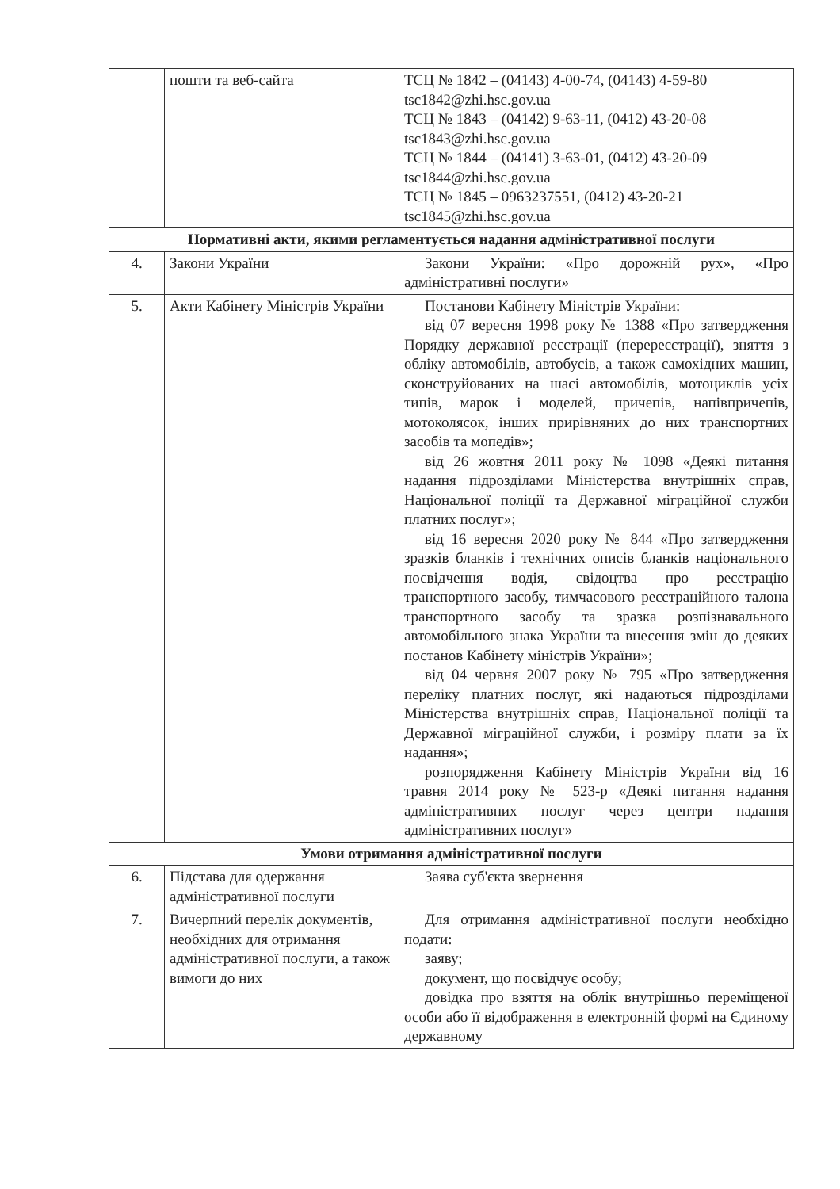| | пошти та веб-сайта | ТСЦ № 1842 – (04143) 4-00-74, (04143) 4-59-80 tsc1842@zhi.hsc.gov.ua ТСЦ № 1843 – (04142) 9-63-11, (0412) 43-20-08 tsc1843@zhi.hsc.gov.ua ТСЦ № 1844 – (04141) 3-63-01, (0412) 43-20-09 tsc1844@zhi.hsc.gov.ua ТСЦ № 1845 – 0963237551, (0412) 43-20-21 tsc1845@zhi.hsc.gov.ua |
| Нормативні акти, якими регламентується надання адміністративної послуги | | |
| 4. | Закони України | Закони України: «Про дорожній рух», «Про адміністративні послуги» |
| 5. | Акти Кабінету Міністрів України | Постанови Кабінету Міністрів України: від 07 вересня 1998 року № 1388 «Про затвердження Порядку державної реєстрації (перереєстрації), зняття з обліку автомобілів, автобусів, а також самохідних машин, сконструйованих на шасі автомобілів, мотоциклів усіх типів, марок і моделей, причепів, напівпричепів, мотоколясок, інших прирівняних до них транспортних засобів та мопедів»; від 26 жовтня 2011 року № 1098 «Деякі питання надання підрозділами Міністерства внутрішніх справ, Національної поліції та Державної міграційної служби платних послуг»; від 16 вересня 2020 року № 844 «Про затвердження зразків бланків і технічних описів бланків національного посвідчення водія, свідоцтва про реєстрацію транспортного засобу, тимчасового реєстраційного талона транспортного засобу та зразка розпізнавального автомобільного знака України та внесення змін до деяких постанов Кабінету міністрів України»; від 04 червня 2007 року № 795 «Про затвердження переліку платних послуг, які надаються підрозділами Міністерства внутрішніх справ, Національної поліції та Державної міграційної служби, і розміру плати за їх надання»; розпорядження Кабінету Міністрів України від 16 травня 2014 року № 523-р «Деякі питання надання адміністративних послуг через центри надання адміністративних послуг» |
| Умови отримання адміністративної послуги | | |
| 6. | Підстава для одержання адміністративної послуги | Заява суб'єкта звернення |
| 7. | Вичерпний перелік документів, необхідних для отримання адміністративної послуги, а також вимоги до них | Для отримання адміністративної послуги необхідно подати: заяву; документ, що посвідчує особу; довідка про взяття на облік внутрішньо переміщеної особи або її відображення в електронній формі на Єдиному державному |